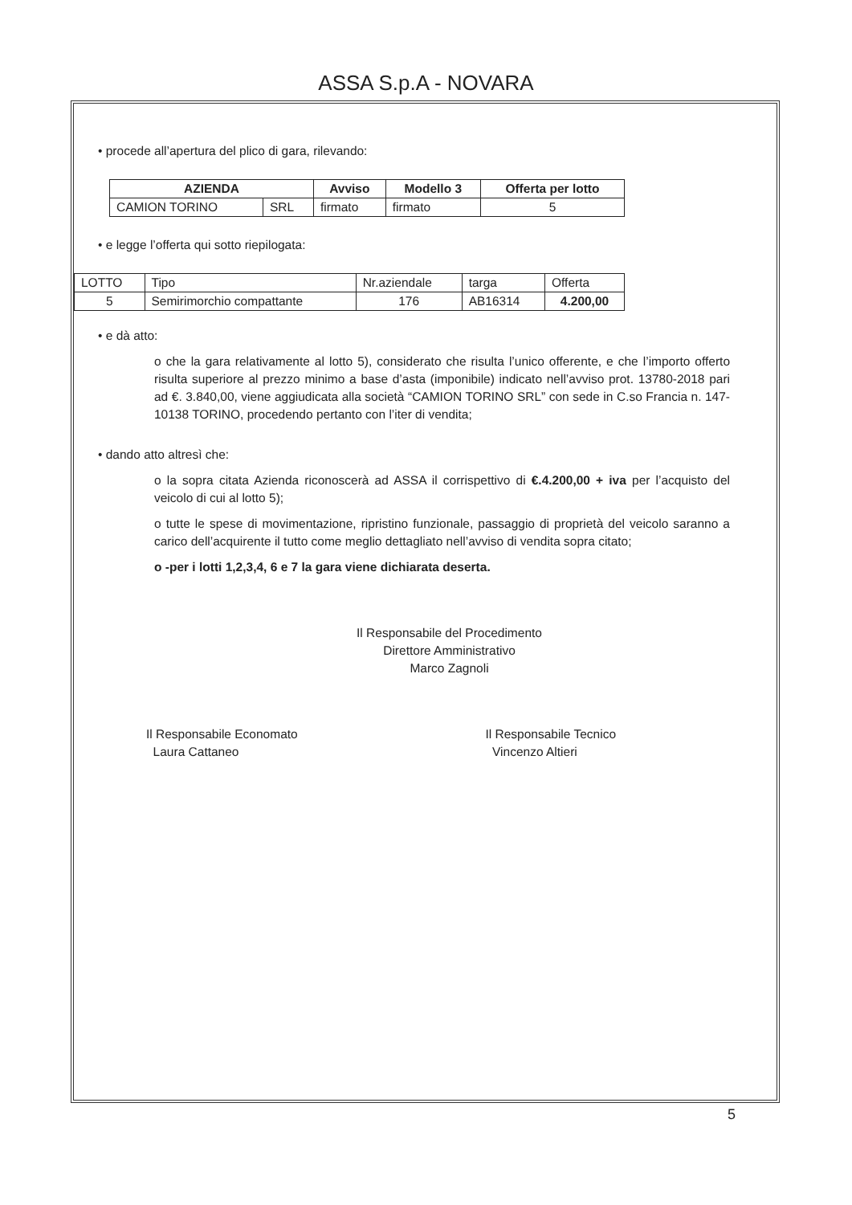ASSA S.p.A - NOVARA
• procede all’apertura del plico di gara, rilevando:
| AZIENDA | | Avviso | Modello 3 | Offerta per lotto |
| --- | --- | --- | --- | --- |
| CAMION TORINO | SRL | firmato | firmato | 5 |
• e legge l’offerta qui sotto riepilogata:
| LOTTO | Tipo | Nr.aziendale | targa | Offerta |
| 5 | Semirimorchio compattante | 176 | AB16314 | 4.200,00 |
• e dà atto:
o che la gara relativamente al lotto 5), considerato che risulta l’unico offerente, e che l’importo offerto risulta superiore al prezzo minimo a base d’asta (imponibile) indicato nell’avviso prot. 13780-2018 pari ad €. 3.840,00, viene aggiudicata alla società “CAMION TORINO SRL” con sede in C.so Francia n. 147- 10138 TORINO, procedendo pertanto con l’iter di vendita;
• dando atto altresì che:
o la sopra citata Azienda riconoscerà ad ASSA il corrispettivo di €.4.200,00 + iva per l’acquisto del veicolo di cui al lotto 5);
o tutte le spese di movimentazione, ripristino funzionale, passaggio di proprietà del veicolo saranno a carico dell’acquirente il tutto come meglio dettagliato nell’avviso di vendita sopra citato;
o -per i lotti 1,2,3,4, 6 e 7 la gara viene dichiarata deserta.
Il Responsabile del Procedimento
Direttore Amministrativo
Marco Zagnoli
Il Responsabile Economato
Laura Cattaneo
Il Responsabile Tecnico
Vincenzo Altieri
5